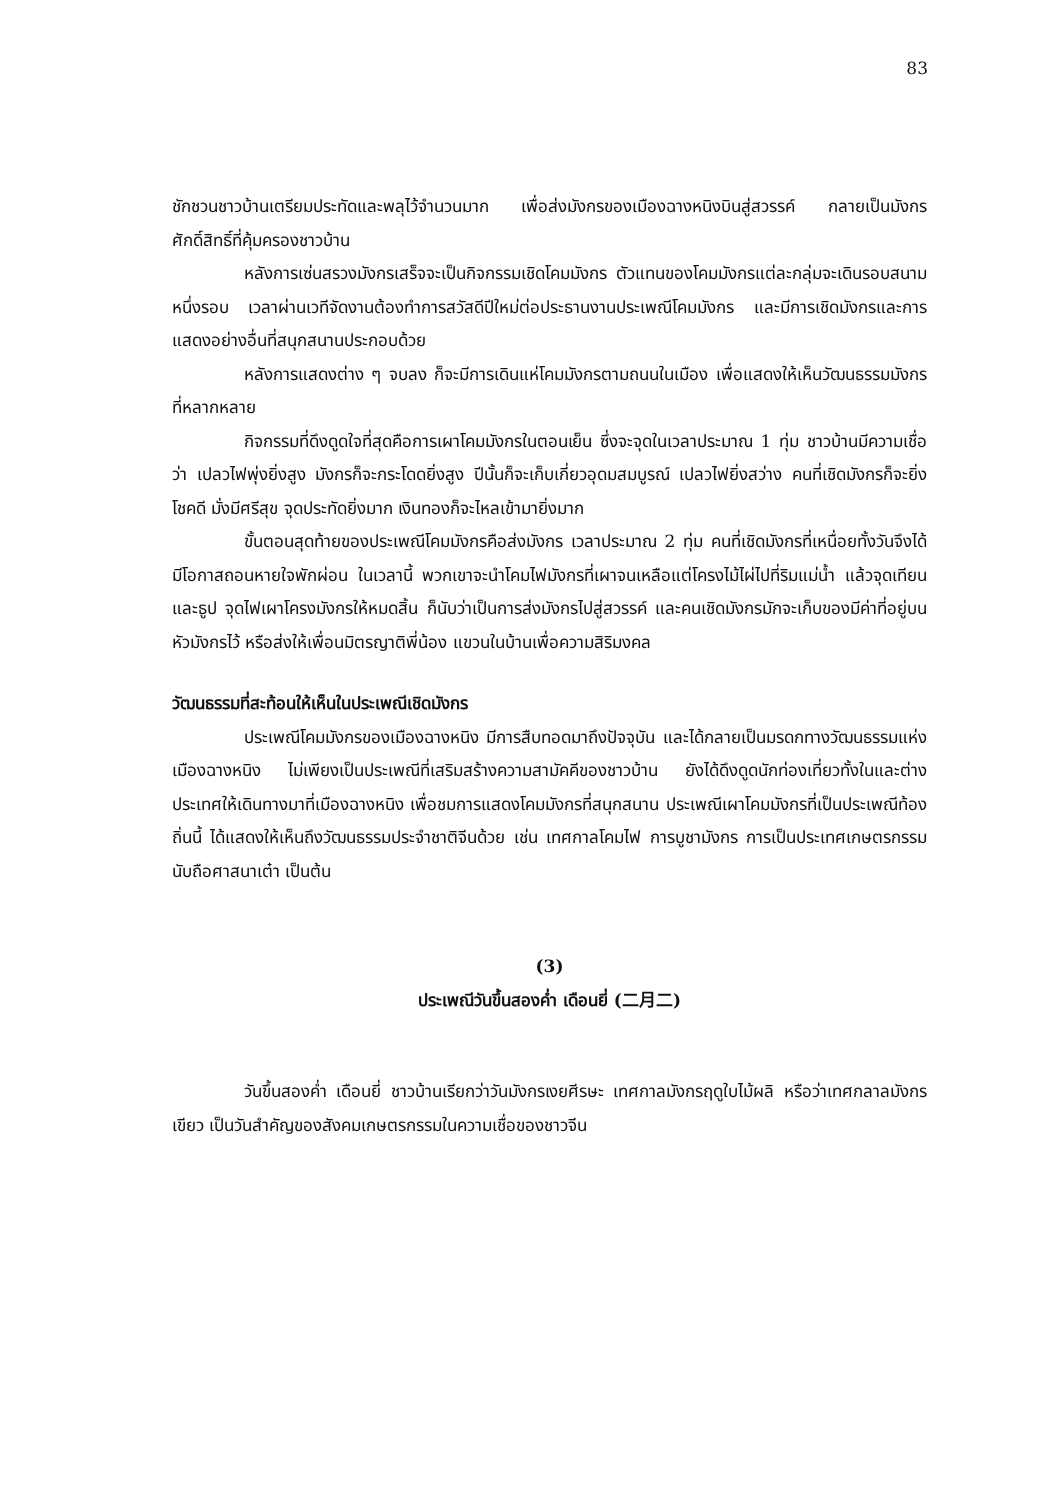83
ชักชวนชาวบ้านเตรียมประทัดและพลุไว้จำนวนมาก เพื่อส่งมังกรของเมืองฉางหนิงบินสู่สวรรค์ กลายเป็นมังกรศักดิ์สิทธิ์ที่คุ้มครองชาวบ้าน
หลังการเซ่นสรวงมังกรเสร็จจะเป็นกิจกรรมเชิดโคมมังกร ตัวแทนของโคมมังกรแต่ละกลุ่มจะเดินรอบสนามหนึ่งรอบ เวลาผ่านเวทีจัดงานต้องทำการสวัสดีปีใหม่ต่อประธานงานประเพณีโคมมังกร และมีการเชิดมังกรและการแสดงอย่างอื่นที่สนุกสนานประกอบด้วย
หลังการแสดงต่าง ๆ จบลง ก็จะมีการเดินแห่โคมมังกรตามถนนในเมือง เพื่อแสดงให้เห็นวัฒนธรรมมังกรที่หลากหลาย
กิจกรรมที่ดึงดูดใจที่สุดคือการเผาโคมมังกรในตอนเย็น ซึ่งจะจุดในเวลาประมาณ 1 ทุ่ม ชาวบ้านมีความเชื่อว่า เปลวไฟพุ่งยิ่งสูง มังกรก็จะกระโดดยิ่งสูง ปีนั้นก็จะเก็บเกี่ยวอุดมสมบูรณ์ เปลวไฟยิ่งสว่าง คนที่เชิดมังกรก็จะยิ่งโชคดี มั่งมีศรีสุข จุดประทัดยิ่งมาก เงินทองก็จะไหลเข้ามายิ่งมาก
ขั้นตอนสุดท้ายของประเพณีโคมมังกรคือส่งมังกร เวลาประมาณ 2 ทุ่ม คนที่เชิดมังกรที่เหนื่อยทั้งวันจึงได้มีโอกาสถอนหายใจพักผ่อน ในเวลานี้ พวกเขาจะนำโคมไฟมังกรที่เผาจนเหลือแต่โครงไม้ไผ่ไปที่ริมแม่น้ำ แล้วจุดเทียนและธูป จุดไฟเผาโครงมังกรให้หมดสิ้น ก็นับว่าเป็นการส่งมังกรไปสู่สวรรค์ และคนเชิดมังกรมักจะเก็บของมีค่าที่อยู่บนหัวมังกรไว้ หรือส่งให้เพื่อนมิตรญาติพี่น้อง แขวนในบ้านเพื่อความสิริมงคล
วัฒนธรรมที่สะท้อนให้เห็นในประเพณีเชิดมังกร
ประเพณีโคมมังกรของเมืองฉางหนิง มีการสืบทอดมาถึงปัจจุบัน และได้กลายเป็นมรดกทางวัฒนธรรมแห่งเมืองฉางหนิง ไม่เพียงเป็นประเพณีที่เสริมสร้างความสามัคคีของชาวบ้าน ยังได้ดึงดูดนักท่องเที่ยวทั้งในและต่างประเทศให้เดินทางมาที่เมืองฉางหนิง เพื่อชมการแสดงโคมมังกรที่สนุกสนาน ประเพณีเผาโคมมังกรที่เป็นประเพณีท้องถิ่นนี้ ได้แสดงให้เห็นถึงวัฒนธรรมประจำชาติจีนด้วย เช่น เทศกาลโคมไฟ การบูชามังกร การเป็นประเทศเกษตรกรรม นับถือศาสนาเต๋า เป็นต้น
(3)
ประเพณีวันขึ้นสองค่ำ เดือนยี่ (二月二)
วันขึ้นสองค่ำ เดือนยี่ ชาวบ้านเรียกว่าวันมังกรเงยศีรษะ เทศกาลมังกรฤดูใบไม้ผลิ หรือว่าเทศกลาลมังกรเขียว เป็นวันสำคัญของสังคมเกษตรกรรมในความเชื่อของชาวจีน